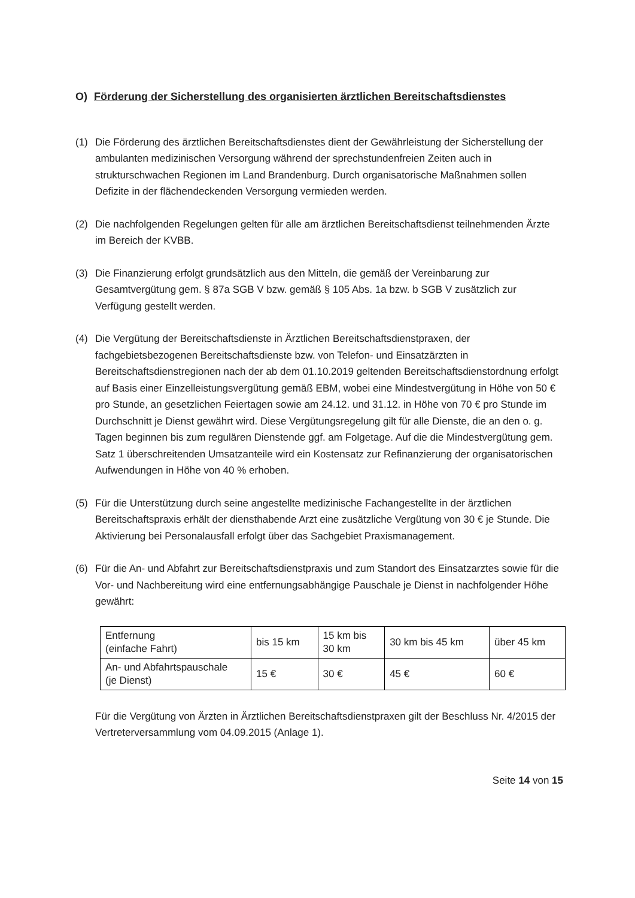O) Förderung der Sicherstellung des organisierten ärztlichen Bereitschaftsdienstes
(1) Die Förderung des ärztlichen Bereitschaftsdienstes dient der Gewährleistung der Sicherstellung der ambulanten medizinischen Versorgung während der sprechstundenfreien Zeiten auch in strukturschwachen Regionen im Land Brandenburg. Durch organisatorische Maßnahmen sollen Defizite in der flächendeckenden Versorgung vermieden werden.
(2) Die nachfolgenden Regelungen gelten für alle am ärztlichen Bereitschaftsdienst teilnehmenden Ärzte im Bereich der KVBB.
(3) Die Finanzierung erfolgt grundsätzlich aus den Mitteln, die gemäß der Vereinbarung zur Gesamtvergütung gem. § 87a SGB V bzw. gemäß § 105 Abs. 1a bzw. b SGB V zusätzlich zur Verfügung gestellt werden.
(4) Die Vergütung der Bereitschaftsdienste in Ärztlichen Bereitschaftsdienstpraxen, der fachgebietsbezogenen Bereitschaftsdienste bzw. von Telefon- und Einsatzärzten in Bereitschaftsdienstregionen nach der ab dem 01.10.2019 geltenden Bereitschaftsdienstordnung erfolgt auf Basis einer Einzelleistungsvergütung gemäß EBM, wobei eine Mindestvergütung in Höhe von 50 € pro Stunde, an gesetzlichen Feiertagen sowie am 24.12. und 31.12. in Höhe von 70 € pro Stunde im Durchschnitt je Dienst gewährt wird. Diese Vergütungsregelung gilt für alle Dienste, die an den o. g. Tagen beginnen bis zum regulären Dienstende ggf. am Folgetage. Auf die die Mindestvergütung gem. Satz 1 überschreitenden Umsatzanteile wird ein Kostensatz zur Refinanzierung der organisatorischen Aufwendungen in Höhe von 40 % erhoben.
(5) Für die Unterstützung durch seine angestellte medizinische Fachangestellte in der ärztlichen Bereitschaftspraxis erhält der diensthabende Arzt eine zusätzliche Vergütung von 30 € je Stunde. Die Aktivierung bei Personalausfall erfolgt über das Sachgebiet Praxismanagement.
(6) Für die An- und Abfahrt zur Bereitschaftsdienstpraxis und zum Standort des Einsatzarztes sowie für die Vor- und Nachbereitung wird eine entfernungsabhängige Pauschale je Dienst in nachfolgender Höhe gewährt:
| Entfernung (einfache Fahrt) | bis 15 km | 15 km bis 30 km | 30 km bis 45 km | über 45 km |
| An- und Abfahrtspauschale (je Dienst) | 15 € | 30 € | 45 € | 60 € |
Für die Vergütung von Ärzten in Ärztlichen Bereitschaftsdienstpraxen gilt der Beschluss Nr. 4/2015 der Vertreterversammlung vom 04.09.2015 (Anlage 1).
Seite 14 von 15